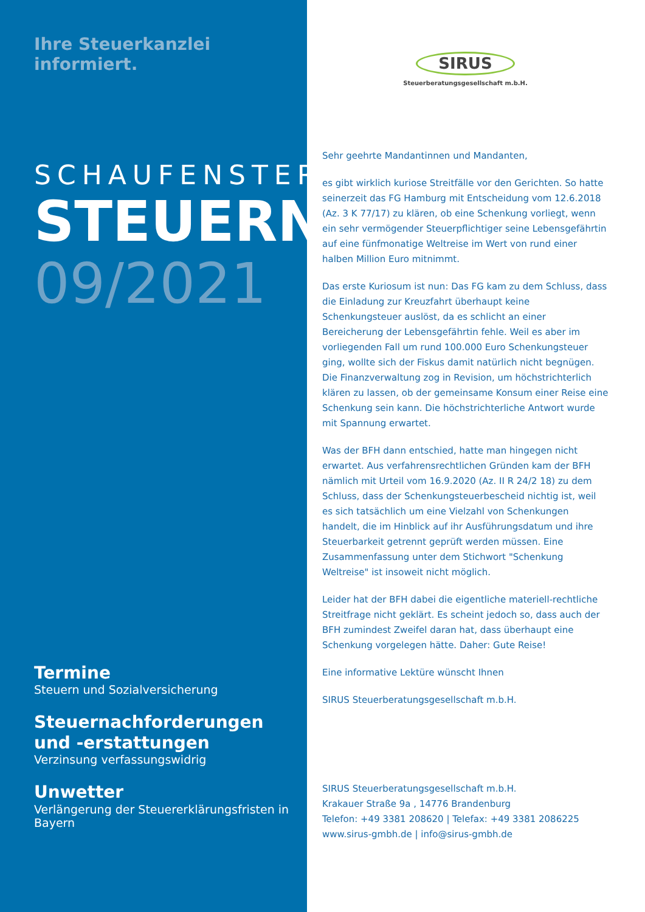Ihre Steuerkanzlei informiert.
SCHAUFENSTER
STEUERN
09/2021
Termine
Steuern und Sozialversicherung
Steuernachforderungen und -erstattungen
Verzinsung verfassungswidrig
Unwetter
Verlängerung der Steuererklärungsfristen in Bayern
SIRUS
Steuerberatungsgesellschaft m.b.H.
Sehr geehrte Mandantinnen und Mandanten,
es gibt wirklich kuriose Streitfälle vor den Gerichten. So hatte seinerzeit das FG Hamburg mit Entscheidung vom 12.6.2018 (Az. 3 K 77/17) zu klären, ob eine Schenkung vorliegt, wenn ein sehr vermögender Steuerpflichtiger seine Lebensgefährtin auf eine fünfmonatige Weltreise im Wert von rund einer halben Million Euro mitnimmt.
Das erste Kuriosum ist nun: Das FG kam zu dem Schluss, dass die Einladung zur Kreuzfahrt überhaupt keine Schenkungsteuer auslöst, da es schlicht an einer Bereicherung der Lebensgefährtin fehle. Weil es aber im vorliegenden Fall um rund 100.000 Euro Schenkungsteuer ging, wollte sich der Fiskus damit natürlich nicht begnügen. Die Finanzverwaltung zog in Revision, um höchstrichterlich klären zu lassen, ob der gemeinsame Konsum einer Reise eine Schenkung sein kann. Die höchstrichterliche Antwort wurde mit Spannung erwartet.
Was der BFH dann entschied, hatte man hingegen nicht erwartet. Aus verfahrensrechtlichen Gründen kam der BFH nämlich mit Urteil vom 16.9.2020 (Az. II R 24/2 18) zu dem Schluss, dass der Schenkungsteuerbescheid nichtig ist, weil es sich tatsächlich um eine Vielzahl von Schenkungen handelt, die im Hinblick auf ihr Ausführungsdatum und ihre Steuerbarkeit getrennt geprüft werden müssen. Eine Zusammenfassung unter dem Stichwort "Schenkung Weltreise" ist insoweit nicht möglich.
Leider hat der BFH dabei die eigentliche materiell-rechtliche Streitfrage nicht geklärt. Es scheint jedoch so, dass auch der BFH zumindest Zweifel daran hat, dass überhaupt eine Schenkung vorgelegen hätte. Daher: Gute Reise!
Eine informative Lektüre wünscht Ihnen
SIRUS Steuerberatungsgesellschaft m.b.H.
SIRUS Steuerberatungsgesellschaft m.b.H.
Krakauer Straße 9a , 14776 Brandenburg
Telefon: +49 3381 208620 | Telefax: +49 3381 2086225
www.sirus-gmbh.de | info@sirus-gmbh.de